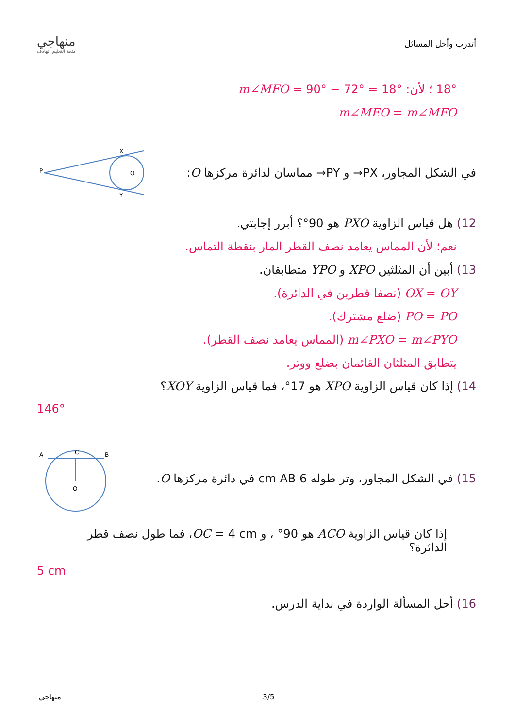منهاجي
متعة التعليم الهادف
أتدرب وأحل المسائل
18° ؛ لأن: m∠MFO = 90° − 72° = 18°
m∠MEO = m∠MFO
P
X
Y
O
في الشكل المجاور، PX→ و PY→ مماسان لدائرة مركزها O:
12) هل قياس الزاوية PXO هو 90°؟ أبرر إجابتي.
نعم؛ لأن المماس يعامد نصف القطر المار بنقطة التماس.
13) أبين أن المثلثين XPO و YPO متطابقان.
OX = OY (نصفا قطرين في الدائرة).
PO = PO (ضلع مشترك).
m∠PXO = m∠PYO (المماس يعامد نصف القطر).
يتطابق المثلثان القائمان بضلع ووتر.
14) إذا كان قياس الزاوية XPO هو 17°، فما قياس الزاوية XOY؟
146°
A
B
C
O
15) في الشكل المجاور، وتر طوله 6 cm AB في دائرة مركزها O.
إذا كان قياس الزاوية ACO هو 90° ، و OC = 4 cm، فما طول نصف قطر الدائرة؟
5 cm
16) أحل المسألة الواردة في بداية الدرس.
منهاجي 3/5